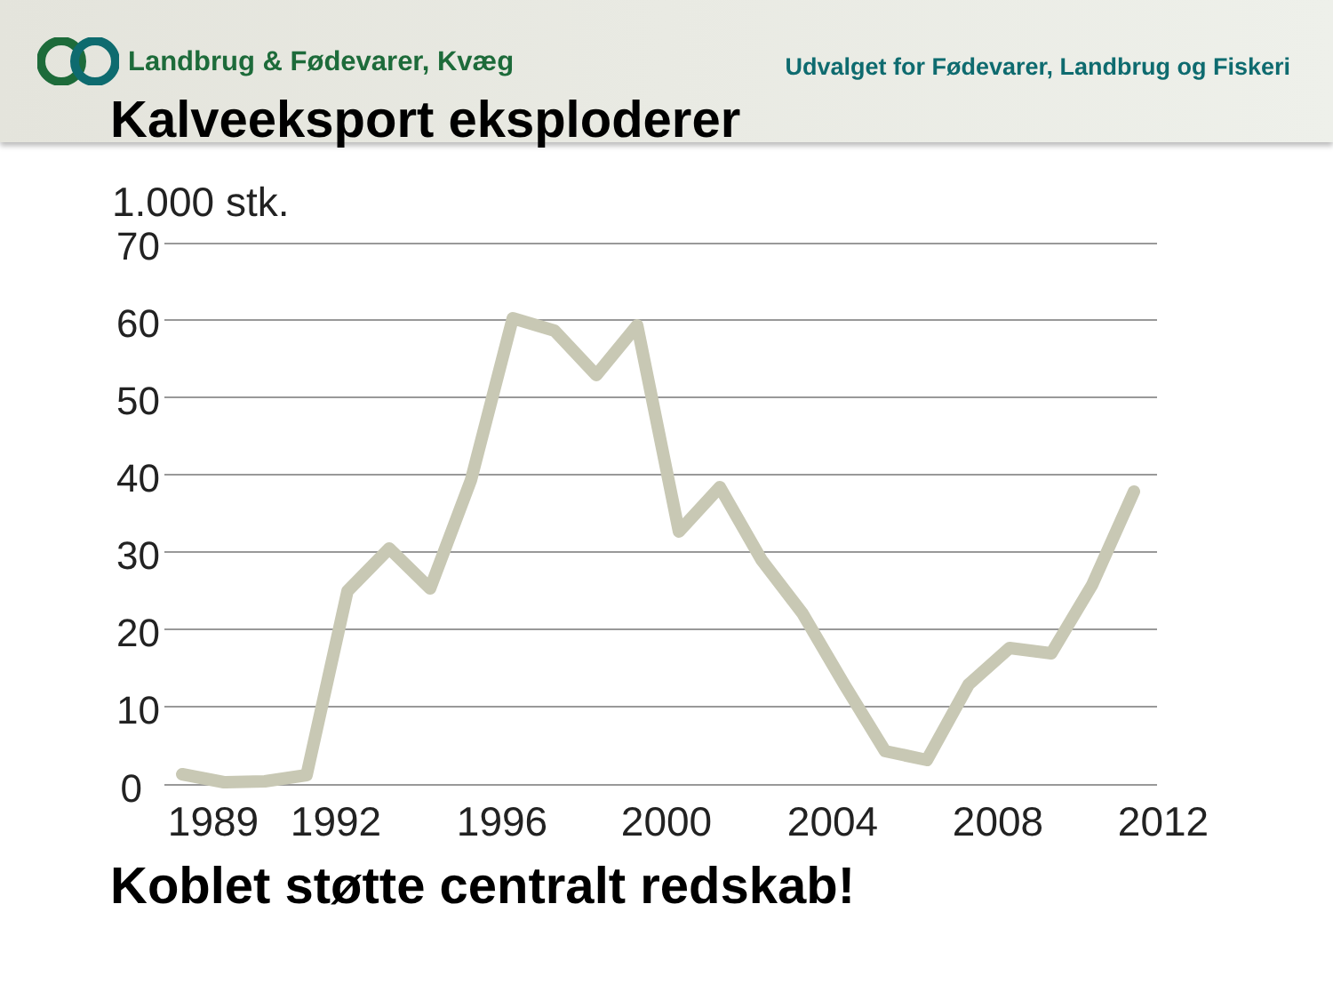Landbrug & Fødevarer, Kvæg
Udvalget for Fødevarer, Landbrug og Fiskeri
Kalveeksport eksploderer
1.000 stk.
70
60
50
40
30
20
10
0
1989
1992
1996
2000
2004
2008
2012
Koblet støtte centralt redskab!